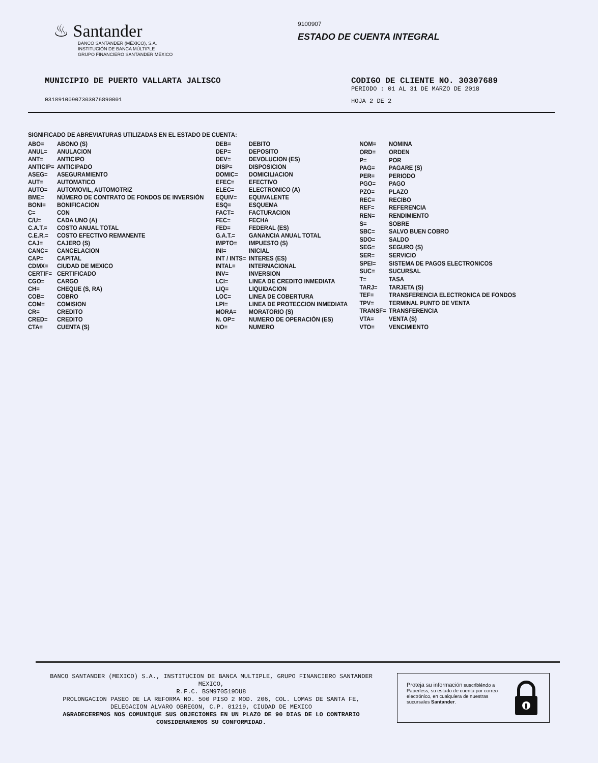♨ Santander
BANCO SANTANDER (MÉXICO), S.A.
INSTITUCIÓN DE BANCA MÚLTIPLE
GRUPO FINANCIERO SANTANDER MÉXICO
9100907
ESTADO DE CUENTA INTEGRAL
MUNICIPIO DE PUERTO VALLARTA JALISCO
03189100907303076890001
CODIGO DE CLIENTE NO. 30307689
PERIODO : 01 AL 31 DE MARZO DE 2018
HOJA 2 DE 2
SIGNIFICADO DE ABREVIATURAS UTILIZADAS EN EL ESTADO DE CUENTA:
| ABO= | ABONO (S) |
| ANUL= | ANULACION |
| ANT= | ANTICIPO |
| ANTICIP= | ANTICIPADO |
| ASEG= | ASEGURAMIENTO |
| AUT= | AUTOMATICO |
| AUTO= | AUTOMOVIL, AUTOMOTRIZ |
| BME= | NÚMERO DE CONTRATO DE FONDOS DE INVERSIÓN |
| BONI= | BONIFICACION |
| C= | CON |
| C/U= | CADA UNO (A) |
| C.A.T.= | COSTO ANUAL TOTAL |
| C.E.R.= | COSTO EFECTIVO REMANENTE |
| CAJ= | CAJERO (S) |
| CANC= | CANCELACION |
| CAP= | CAPITAL |
| CDMX= | CIUDAD DE MEXICO |
| CERTIF= | CERTIFICADO |
| CGO= | CARGO |
| CH= | CHEQUE (S, RA) |
| COB= | COBRO |
| COM= | COMISION |
| CR= | CREDITO |
| CRED= | CREDITO |
| CTA= | CUENTA (S) |
| DEB= | DEBITO |
| DEP= | DEPOSITO |
| DEV= | DEVOLUCION (ES) |
| DISP= | DISPOSICION |
| DOMIC= | DOMICILIACION |
| EFEC= | EFECTIVO |
| ELEC= | ELECTRONICO (A) |
| EQUIV= | EQUIVALENTE |
| ESQ= | ESQUEMA |
| FACT= | FACTURACION |
| FEC= | FECHA |
| FED= | FEDERAL (ES) |
| G.A.T.= | GANANCIA ANUAL TOTAL |
| IMPTO= | IMPUESTO (S) |
| INI= | INICIAL |
| INT / INTS= | INTERES (ES) |
| INTAL= | INTERNACIONAL |
| INV= | INVERSION |
| LCI= | LINEA DE CREDITO INMEDIATA |
| LIQ= | LIQUIDACION |
| LOC= | LINEA DE COBERTURA |
| LPI= | LINEA DE PROTECCION INMEDIATA |
| MORA= | MORATORIO (S) |
| N. OP= | NUMERO DE OPERACIÓN (ES) |
| NO= | NUMERO |
| NOM= | NOMINA |
| ORD= | ORDEN |
| P= | POR |
| PAG= | PAGARE (S) |
| PER= | PERIODO |
| PGO= | PAGO |
| PZO= | PLAZO |
| REC= | RECIBO |
| REF= | REFERENCIA |
| REN= | RENDIMIENTO |
| S= | SOBRE |
| SBC= | SALVO BUEN COBRO |
| SDO= | SALDO |
| SEG= | SEGURO (S) |
| SER= | SERVICIO |
| SPEI= | SISTEMA DE PAGOS ELECTRONICOS |
| SUC= | SUCURSAL |
| T= | TASA |
| TARJ= | TARJETA (S) |
| TEF= | TRANSFERENCIA ELECTRONICA DE FONDOS |
| TPV= | TERMINAL PUNTO DE VENTA |
| TRANSF= | TRANSFERENCIA |
| VTA= | VENTA (S) |
| VTO= | VENCIMIENTO |
BANCO SANTANDER (MEXICO) S.A., INSTITUCION DE BANCA MULTIPLE, GRUPO FINANCIERO SANTANDER MEXICO,
R.F.C. BSM970519DU8
PROLONGACION PASEO DE LA REFORMA NO. 500 PISO 2 MOD. 206, COL. LOMAS DE SANTA FE,
DELEGACION ALVARO OBREGON, C.P. 01219, CIUDAD DE MEXICO
AGRADECEREMOS NOS COMUNIQUE SUS OBJECIONES EN UN PLAZO DE 90 DIAS DE LO CONTRARIO CONSIDERAREMOS SU CONFORMIDAD.
Proteja su información suscribiéndo a Paperless, su estado de cuenta por correo electrónico, en cualquiera de nuestras sucursales Santander.